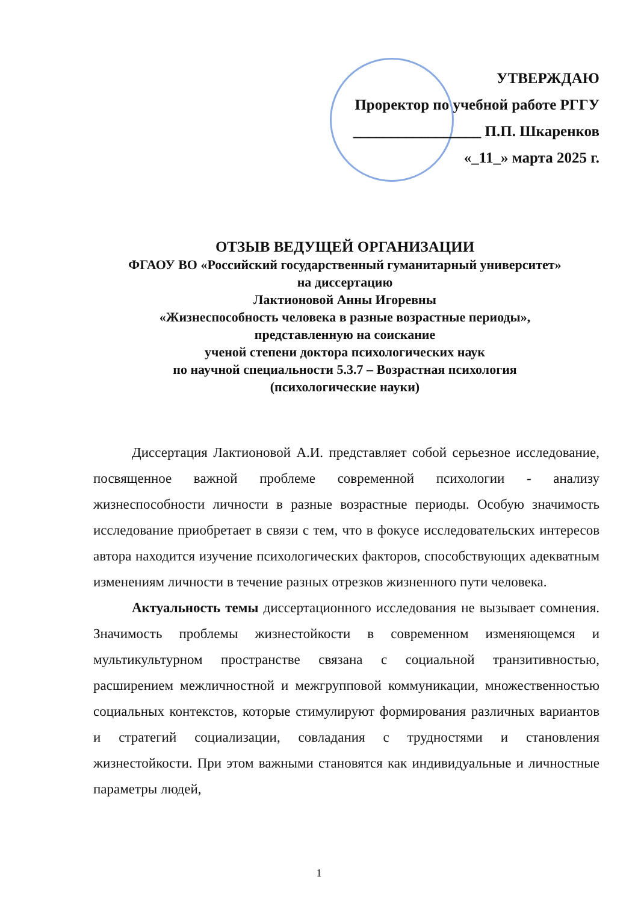УТВЕРЖДАЮ
Проректор по учебной работе РГГУ
_________________ П.П. Шкаренков
«_11_» марта 2025 г.
ОТЗЫВ ВЕДУЩЕЙ ОРГАНИЗАЦИИ
ФГАОУ ВО «Российский государственный гуманитарный университет»
на диссертацию
Лактионовой Анны Игоревны
«Жизнеспособность человека в разные возрастные периоды»,
представленную на соискание
ученой степени доктора психологических наук
по научной специальности 5.3.7 – Возрастная психология
(психологические науки)
Диссертация Лактионовой А.И. представляет собой серьезное исследование, посвященное важной проблеме современной психологии - анализу жизнеспособности личности в разные возрастные периоды. Особую значимость исследование приобретает в связи с тем, что в фокусе исследовательских интересов автора находится изучение психологических факторов, способствующих адекватным изменениям личности в течение разных отрезков жизненного пути человека.
Актуальность темы диссертационного исследования не вызывает сомнения. Значимость проблемы жизнестойкости в современном изменяющемся и мультикультурном пространстве связана с социальной транзитивностью, расширением межличностной и межгрупповой коммуникации, множественностью социальных контекстов, которые стимулируют формирования различных вариантов и стратегий социализации, совладания с трудностями и становления жизнестойкости. При этом важными становятся как индивидуальные и личностные параметры людей,
1